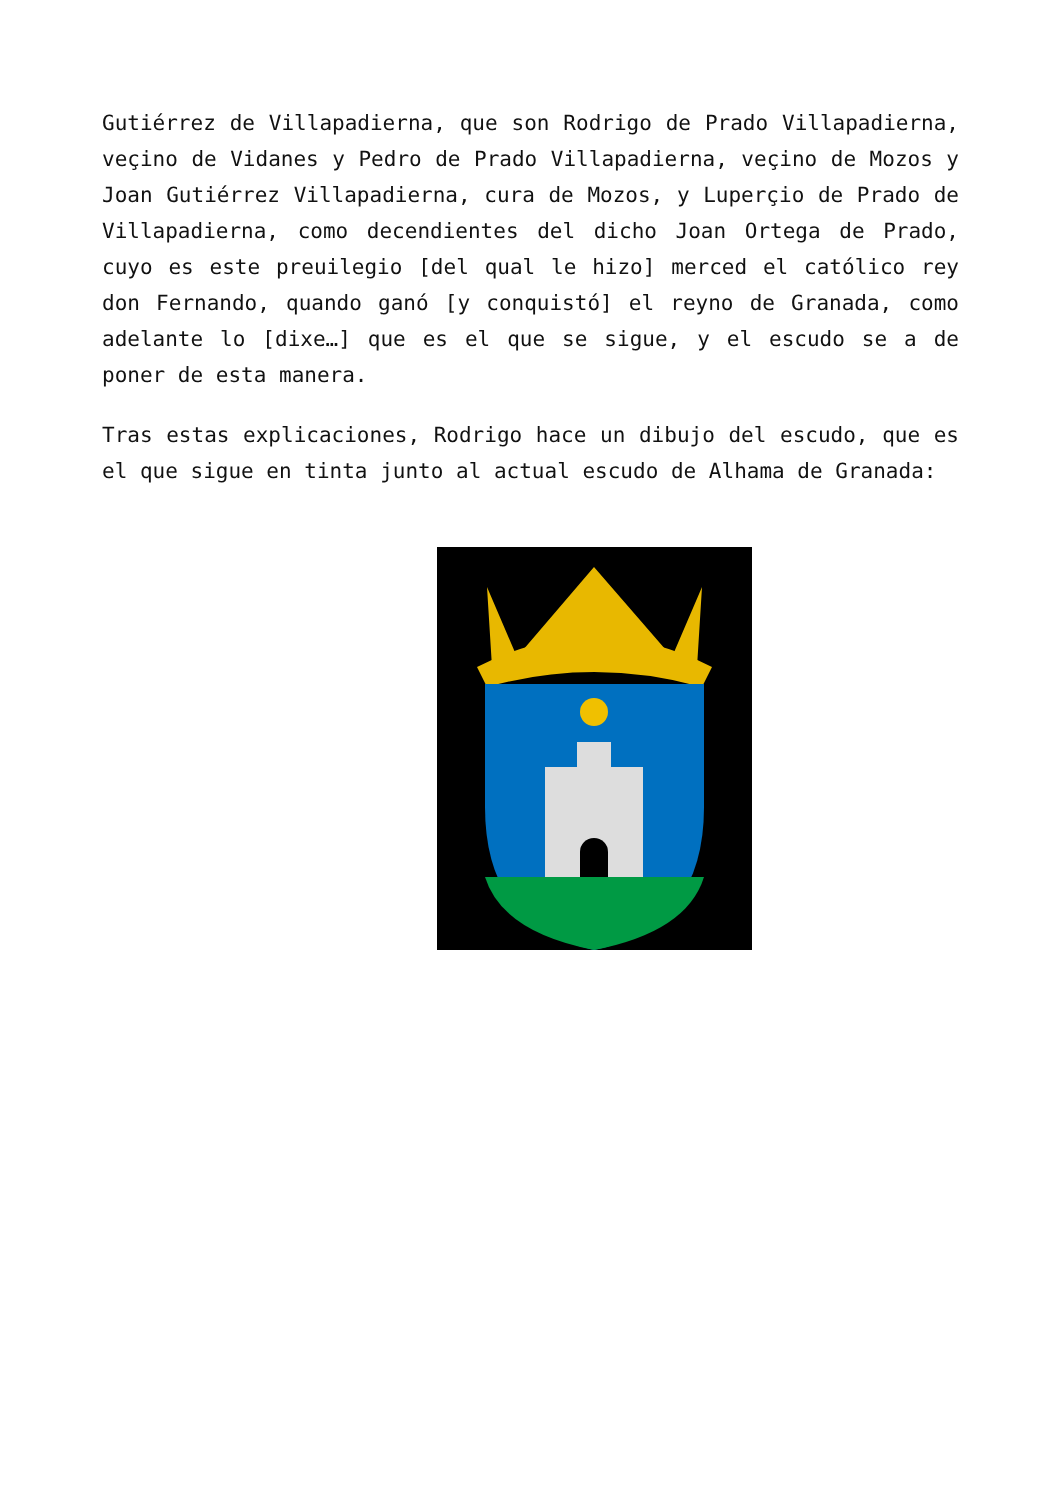Gutiérrez de Villapadierna, que son Rodrigo de Prado Villapadierna, veçino de Vidanes y Pedro de Prado Villapadierna, veçino de Mozos y Joan Gutiérrez Villapadierna, cura de Mozos, y Luperçio de Prado de Villapadierna, como decendientes del dicho Joan Ortega de Prado, cuyo es este preuilegio [del qual le hizo] merced el católico rey don Fernando, quando ganó [y conquistó] el reyno de Granada, como adelante lo [dixe…] que es el que se sigue, y el escudo se a de poner de esta manera.
Tras estas explicaciones, Rodrigo hace un dibujo del escudo, que es el que sigue en tinta junto al actual escudo de Alhama de Granada: